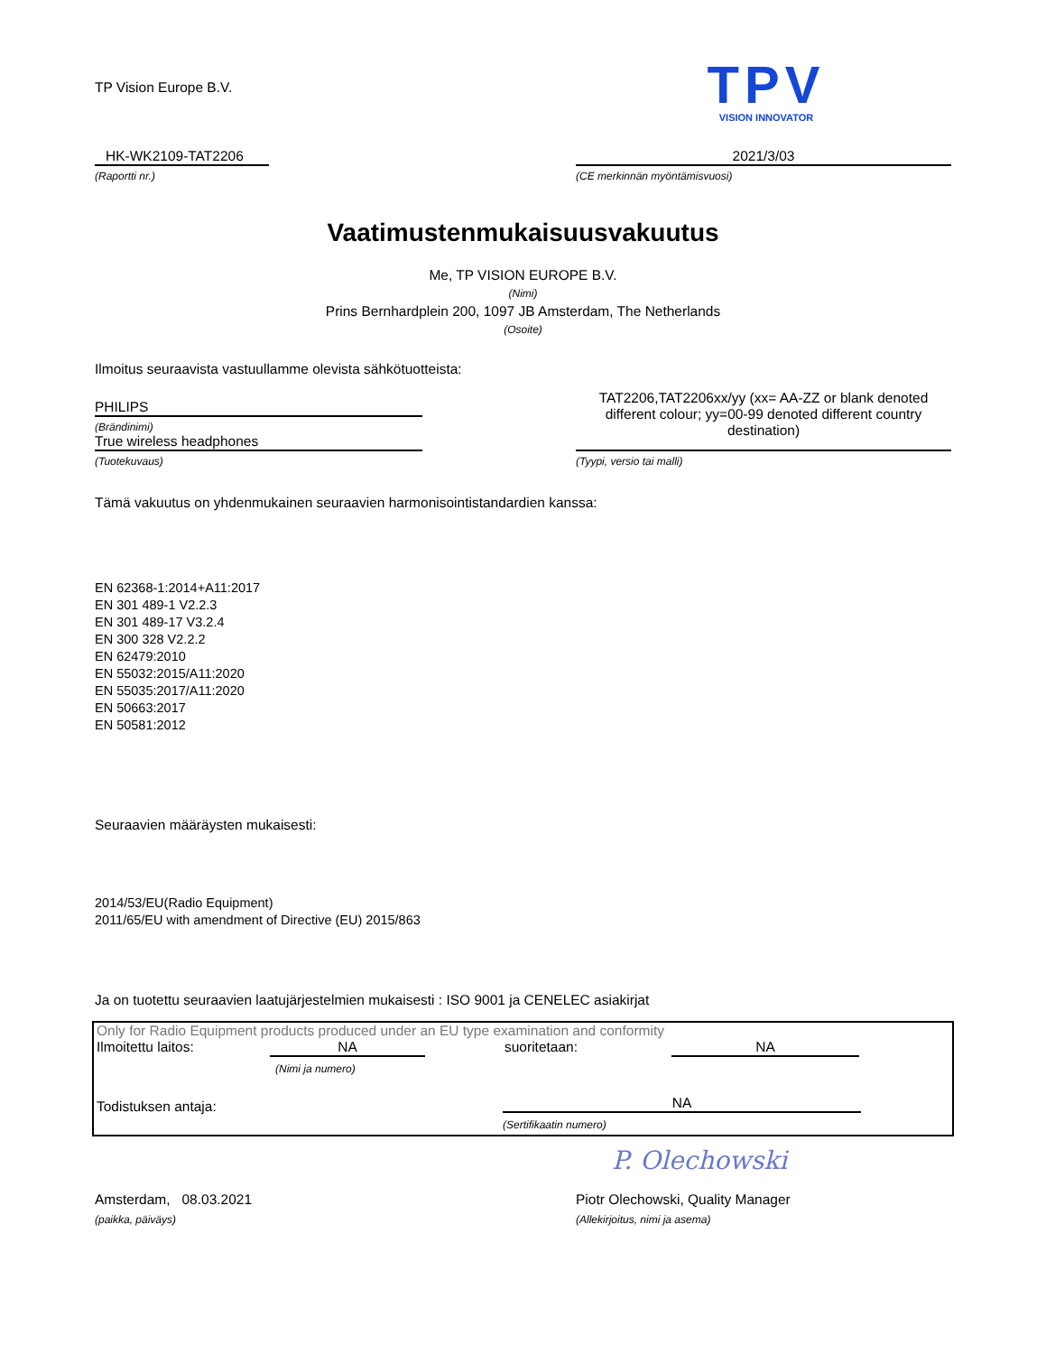TP Vision Europe B.V.
TPV
VISION INNOVATOR
HK-WK2109-TAT2206
(Raportti nr.)
2021/3/03
(CE merkinnän myöntämisvuosi)
Vaatimustenmukaisuusvakuutus
Me, TP VISION EUROPE B.V.
(Nimi)
Prins Bernhardplein 200, 1097 JB Amsterdam, The Netherlands
(Osoite)
Ilmoitus seuraavista vastuullamme olevista sähkötuotteista:
PHILIPS
(Brändinimi)
True wireless headphones
(Tuotekuvaus)
TAT2206,TAT2206xx/yy (xx= AA-ZZ or blank denoted different colour; yy=00-99 denoted different country destination)
(Tyypi, versio tai malli)
Tämä vakuutus on yhdenmukainen seuraavien harmonisointistandardien kanssa:
EN 62368-1:2014+A11:2017
EN 301 489-1 V2.2.3
EN 301 489-17 V3.2.4
EN 300 328 V2.2.2
EN 62479:2010
EN 55032:2015/A11:2020
EN 55035:2017/A11:2020
EN 50663:2017
EN 50581:2012
Seuraavien määräysten mukaisesti:
2014/53/EU(Radio Equipment)
2011/65/EU with amendment of Directive (EU) 2015/863
Ja on tuotettu seuraavien laatujärjestelmien mukaisesti : ISO 9001 ja CENELEC asiakirjat
Only for Radio Equipment products produced under an EU type examination and conformity
Ilmoitettu laitos: NA
(Nimi ja numero)
suoritetaan:
NA
Todistuksen antaja:
NA
(Sertifikaatin numero)
Amsterdam, 08.03.2021
(paikka, päiväys)
P. Olechowski
Piotr Olechowski, Quality Manager
(Allekirjoitus, nimi ja asema)